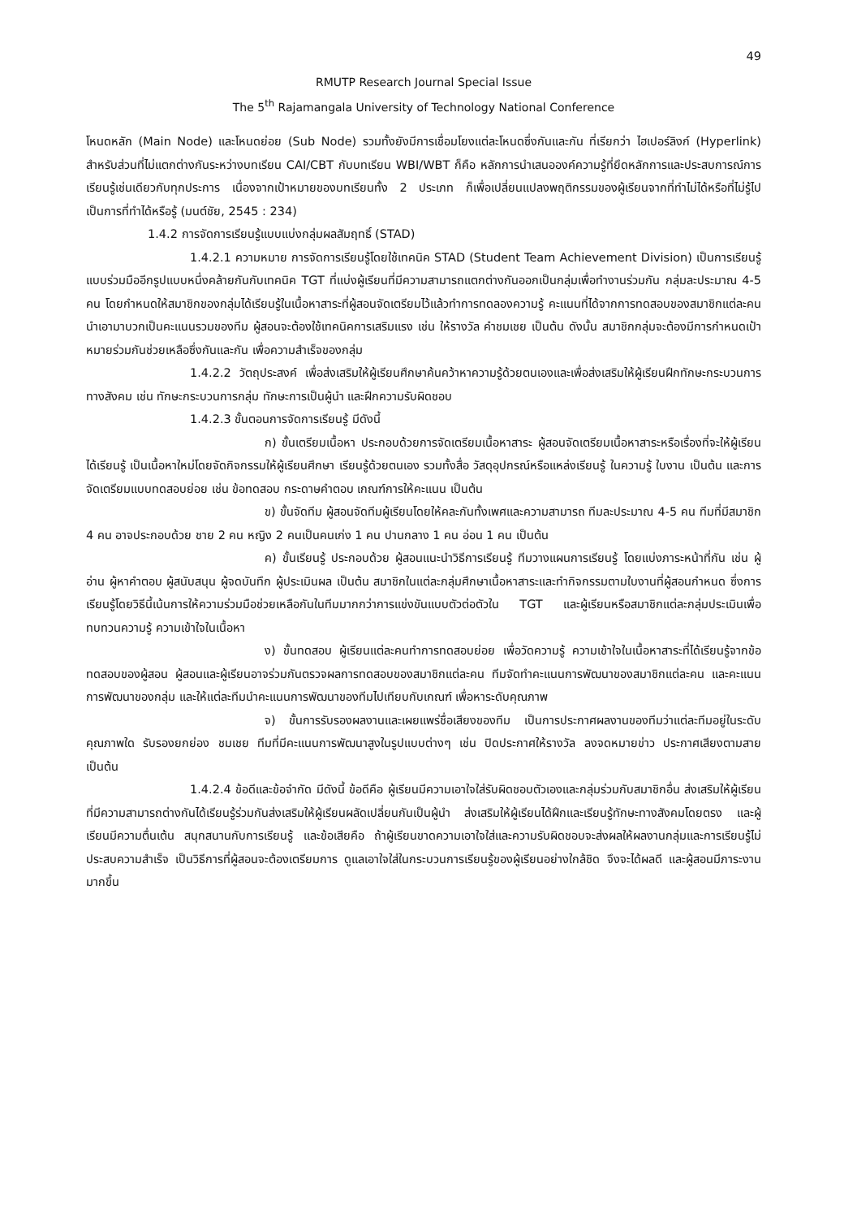49
RMUTP Research Journal Special Issue
The 5<sup>th</sup> Rajamangala University of Technology National Conference
โหนดหลัก (Main Node) และโหนดย่อย (Sub Node) รวมทั้งยังมีการเชื่อมโยงแต่ละโหนดซึ่งกันและกัน ที่เรียกว่า ไฮเปอร์ลิงก์ (Hyperlink) สำหรับส่วนที่ไม่แตกต่างกันระหว่างบทเรียน CAI/CBT กับบทเรียน WBI/WBT ก็คือ หลักการนำเสนอองค์ความรู้ที่ยึดหลักการและประสบการณ์การเรียนรู้เช่นเดียวกับทุกประการ เนื่องจากเป้าหมายของบทเรียนทั้ง 2 ประเภท ก็เพื่อเปลี่ยนแปลงพฤติกรรมของผู้เรียนจากที่ทำไม่ได้หรือที่ไม่รู้ไปเป็นการที่ทำได้หรือรู้ (มนต์ชัย, 2545 : 234)
1.4.2 การจัดการเรียนรู้แบบแบ่งกลุ่มผลสัมฤทธิ์ (STAD)
1.4.2.1 ความหมาย การจัดการเรียนรู้โดยใช้เทคนิค STAD (Student Team Achievement Division) เป็นการเรียนรู้แบบร่วมมืออีกรูปแบบหนึ่งคล้ายกันกับเทคนิค TGT ที่แบ่งผู้เรียนที่มีความสามารถแตกต่างกันออกเป็นกลุ่มเพื่อทำงานร่วมกัน กลุ่มละประมาณ 4-5 คน โดยกำหนดให้สมาชิกของกลุ่มได้เรียนรู้ในเนื้อหาสาระที่ผู้สอนจัดเตรียมไว้แล้วทำการทดลองความรู้ คะแนนที่ได้จากการทดสอบของสมาชิกแต่ละคนนำเอามาบวกเป็นคะแนนรวมของทีม ผู้สอนจะต้องใช้เทคนิคการเสริมแรง เช่น ให้รางวัล คำชมเชย เป็นต้น ดังนั้น สมาชิกกลุ่มจะต้องมีการกำหนดเป้าหมายร่วมกันช่วยเหลือซึ่งกันและกัน เพื่อความสำเร็จของกลุ่ม
1.4.2.2 วัตถุประสงค์ เพื่อส่งเสริมให้ผู้เรียนศึกษาค้นคว้าหาความรู้ด้วยตนเองและเพื่อส่งเสริมให้ผู้เรียนฝึกทักษะกระบวนการทางสังคม เช่น ทักษะกระบวนการกลุ่ม ทักษะการเป็นผู้นำ และฝึกความรับผิดชอบ
1.4.2.3 ขั้นตอนการจัดการเรียนรู้ มีดังนี้
ก) ขั้นเตรียมเนื้อหา ประกอบด้วยการจัดเตรียมเนื้อหาสาระ ผู้สอนจัดเตรียมเนื้อหาสาระหรือเรื่องที่จะให้ผู้เรียนได้เรียนรู้ เป็นเนื้อหาใหม่โดยจัดกิจกรรมให้ผู้เรียนศึกษา เรียนรู้ด้วยตนเอง รวมทั้งสื่อ วัสดุอุปกรณ์หรือแหล่งเรียนรู้ ในความรู้ ใบงาน เป็นต้น และการจัดเตรียมแบบทดสอบย่อย เช่น ข้อทดสอบ กระดาษคำตอบ เกณฑ์การให้คะแนน เป็นต้น
ข) ขั้นจัดทีม ผู้สอนจัดทีมผู้เรียนโดยให้คละกันทั้งเพศและความสามารถ ทีมละประมาณ 4-5 คน ทีมที่มีสมาชิก 4 คน อาจประกอบด้วย ชาย 2 คน หญิง 2 คนเป็นคนเก่ง 1 คน ปานกลาง 1 คน อ่อน 1 คน เป็นต้น
ค) ขั้นเรียนรู้ ประกอบด้วย ผู้สอนแนะนำวิธีการเรียนรู้ ทีมวางแผนการเรียนรู้ โดยแบ่งภาระหน้าที่กัน เช่น ผู้อ่าน ผู้หาคำตอบ ผู้สนับสนุน ผู้จดบันทึก ผู้ประเมินผล เป็นต้น สมาชิกในแต่ละกลุ่มศึกษาเนื้อหาสาระและทำกิจกรรมตามใบงานที่ผู้สอนกำหนด ซึ่งการเรียนรู้โดยวิธีนี้เน้นการให้ความร่วมมือช่วยเหลือกันในทีมมากกว่าการแข่งขันแบบตัวต่อตัวใน TGT และผู้เรียนหรือสมาชิกแต่ละกลุ่มประเมินเพื่อทบทวนความรู้ ความเข้าใจในเนื้อหา
ง) ขั้นทดสอบ ผู้เรียนแต่ละคนทำการทดสอบย่อย เพื่อวัดความรู้ ความเข้าใจในเนื้อหาสาระที่ได้เรียนรู้จากข้อทดสอบของผู้สอน ผู้สอนและผู้เรียนอาจร่วมกันตรวจผลการทดสอบของสมาชิกแต่ละคน ทีมจัดทำคะแนนการพัฒนาของสมาชิกแต่ละคน และคะแนนการพัฒนาของกลุ่ม และให้แต่ละทีมนำคะแนนการพัฒนาของทีมไปเทียบกับเกณฑ์ เพื่อหาระดับคุณภาพ
จ) ขั้นการรับรองผลงานและเผยแพร่ชื่อเสียงของทีม เป็นการประกาศผลงานของทีมว่าแต่ละทีมอยู่ในระดับคุณภาพใด รับรองยกย่อง ชมเชย ทีมที่มีคะแนนการพัฒนาสูงในรูปแบบต่างๆ เช่น ปิดประกาศให้รางวัล ลงจดหมายข่าว ประกาศเสียงตามสาย เป็นต้น
1.4.2.4 ข้อดีและข้อจำกัด มีดังนี้ ข้อดีคือ ผู้เรียนมีความเอาใจใส่รับผิดชอบตัวเองและกลุ่มร่วมกับสมาชิกอื่น ส่งเสริมให้ผู้เรียนที่มีความสามารถต่างกันได้เรียนรู้ร่วมกันส่งเสริมให้ผู้เรียนผลัดเปลี่ยนกันเป็นผู้นำ ส่งเสริมให้ผู้เรียนได้ฝึกและเรียนรู้ทักษะทางสังคมโดยตรง และผู้เรียนมีความตื่นเต้น สนุกสนานกับการเรียนรู้ และข้อเสียคือ ถ้าผู้เรียนขาดความเอาใจใส่และความรับผิดชอบจะส่งผลให้ผลงานกลุ่มและการเรียนรู้ไม่ประสบความสำเร็จ เป็นวิธีการที่ผู้สอนจะต้องเตรียมการ ดูแลเอาใจใส่ในกระบวนการเรียนรู้ของผู้เรียนอย่างใกล้ชิด จึงจะได้ผลดี และผู้สอนมีภาระงานมากขึ้น